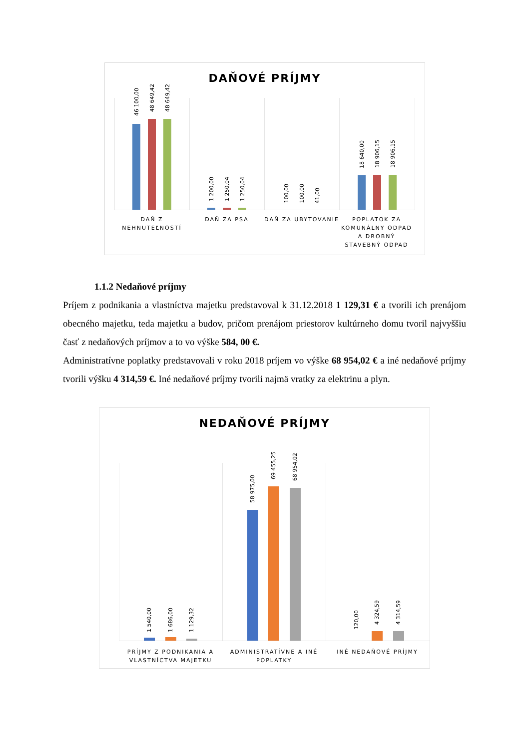DAŇOVÉ PRÍJMY
46 100,00
48 649,42
48 649,42
1 200,00
1 250,04
1 250,04
100,00
100,00
41,00
18 640,00
18 906,15
18 906,15
DAŇ Z NEHNUTEĽNOSTÍ
DAŇ ZA PSA DAŇ ZA UBYTOVANIE
POPLATOK ZA KOMUNÁLNY ODPAD A DROBNÝ STAVEBNÝ ODPAD
1.1.2 Nedaňové príjmy
Príjem z podnikania a vlastníctva majetku predstavoval k 31.12.2018 1 129,31 € a tvorili ich prenájom obecného majetku, teda majetku a budov, pričom prenájom priestorov kultúrneho domu tvoril najvyššiu časť z nedaňových príjmov a to vo výške 584, 00 €.
Administratívne poplatky predstavovali v roku 2018 príjem vo výške 68 954,02 € a iné nedaňové príjmy tvorili výšku 4 314,59 €. Iné nedaňové príjmy tvorili najmä vratky za elektrinu a plyn.
NEDAŇOVÉ PRÍJMY
1 540,00
1 686,00
1 129,32
58 975,00
69 455,25
68 954,02
120,00
4 324,59
4 314,59
PRÍJMY Z PODNIKANIA A VLASTNÍCTVA MAJETKU
ADMINISTRATÍVNE A INÉ POPLATKY
INÉ NEDAŇOVÉ PRÍJMY